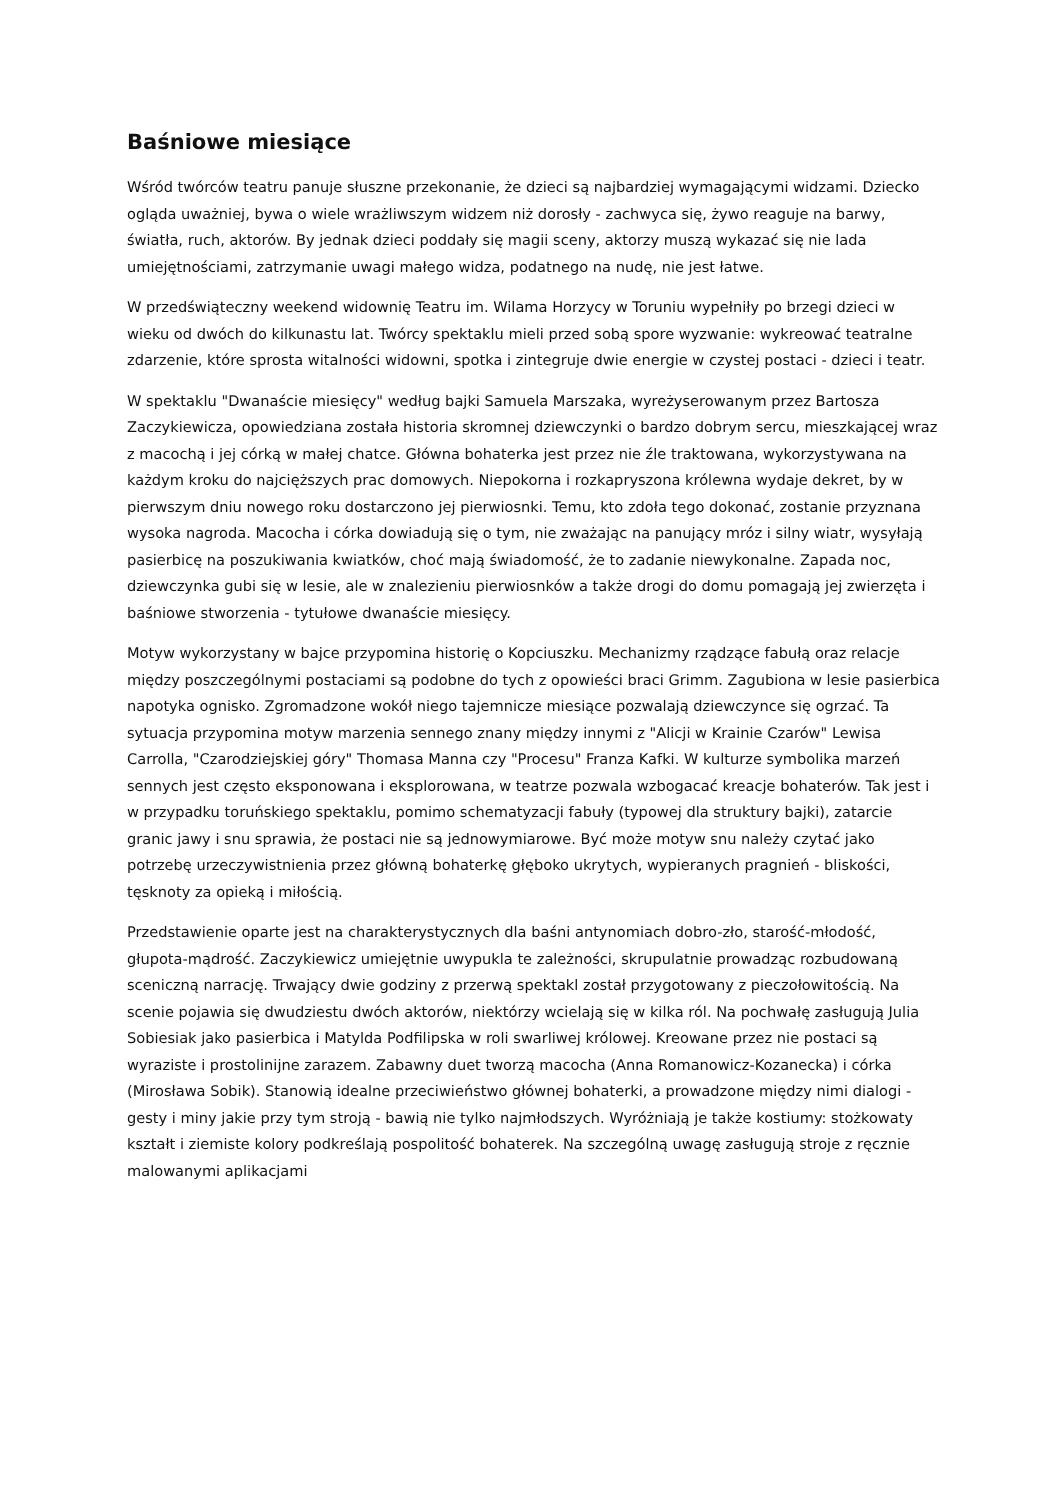Baśniowe miesiące
Wśród twórców teatru panuje słuszne przekonanie, że dzieci są najbardziej wymagającymi widzami. Dziecko ogląda uważniej, bywa o wiele wrażliwszym widzem niż dorosły - zachwyca się, żywo reaguje na barwy, światła, ruch, aktorów. By jednak dzieci poddały się magii sceny, aktorzy muszą wykazać się nie lada umiejętnościami, zatrzymanie uwagi małego widza, podatnego na nudę, nie jest łatwe.
W przedświąteczny weekend widownię Teatru im. Wilama Horzycy w Toruniu wypełniły po brzegi dzieci w wieku od dwóch do kilkunastu lat. Twórcy spektaklu mieli przed sobą spore wyzwanie: wykreować teatralne zdarzenie, które sprosta witalności widowni, spotka i zintegruje dwie energie w czystej postaci - dzieci i teatr.
W spektaklu "Dwanaście miesięcy" według bajki Samuela Marszaka, wyreżyserowanym przez Bartosza Zaczykiewicza, opowiedziana została historia skromnej dziewczynki o bardzo dobrym sercu, mieszkającej wraz z macochą i jej córką w małej chatce. Główna bohaterka jest przez nie źle traktowana, wykorzystywana na każdym kroku do najcięższych prac domowych. Niepokorna i rozkapryszona królewna wydaje dekret, by w pierwszym dniu nowego roku dostarczono jej pierwiosnki. Temu, kto zdoła tego dokonać, zostanie przyznana wysoka nagroda. Macocha i córka dowiadują się o tym, nie zważając na panujący mróz i silny wiatr, wysyłają pasierbicę na poszukiwania kwiatków, choć mają świadomość, że to zadanie niewykonalne. Zapada noc, dziewczynka gubi się w lesie, ale w znalezieniu pierwiosnków a także drogi do domu pomagają jej zwierzęta i baśniowe stworzenia - tytułowe dwanaście miesięcy.
Motyw wykorzystany w bajce przypomina historię o Kopciuszku. Mechanizmy rządzące fabułą oraz relacje między poszczególnymi postaciami są podobne do tych z opowieści braci Grimm. Zagubiona w lesie pasierbica napotyka ognisko. Zgromadzone wokół niego tajemnicze miesiące pozwalają dziewczynce się ogrzać. Ta sytuacja przypomina motyw marzenia sennego znany między innymi z "Alicji w Krainie Czarów" Lewisa Carrolla, "Czarodziejskiej góry" Thomasa Manna czy "Procesu" Franza Kafki. W kulturze symbolika marzeń sennych jest często eksponowana i eksplorowana, w teatrze pozwala wzbogacać kreacje bohaterów. Tak jest i w przypadku toruńskiego spektaklu, pomimo schematyzacji fabuły (typowej dla struktury bajki), zatarcie granic jawy i snu sprawia, że postaci nie są jednowymiarowe. Być może motyw snu należy czytać jako potrzebę urzeczywistnienia przez główną bohaterkę głęboko ukrytych, wypieranych pragnień - bliskości, tęsknoty za opieką i miłością.
Przedstawienie oparte jest na charakterystycznych dla baśni antynomiach dobro-zło, starość-młodość, głupota-mądrość. Zaczykiewicz umiejętnie uwypukla te zależności, skrupulatnie prowadząc rozbudowaną sceniczną narrację. Trwający dwie godziny z przerwą spektakl został przygotowany z pieczołowitością. Na scenie pojawia się dwudziestu dwóch aktorów, niektórzy wcielają się w kilka ról. Na pochwałę zasługują Julia Sobiesiak jako pasierbica i Matylda Podfilipska w roli swarliwej królowej. Kreowane przez nie postaci są wyraziste i prostolinijne zarazem. Zabawny duet tworzą macocha (Anna Romanowicz-Kozanecka) i córka (Mirosława Sobik). Stanowią idealne przeciwieństwo głównej bohaterki, a prowadzone między nimi dialogi - gesty i miny jakie przy tym stroją - bawią nie tylko najmłodszych. Wyróżniają je także kostiumy: stożkowaty kształt i ziemiste kolory podkreślają pospolitość bohaterek. Na szczególną uwagę zasługują stroje z ręcznie malowanymi aplikacjami